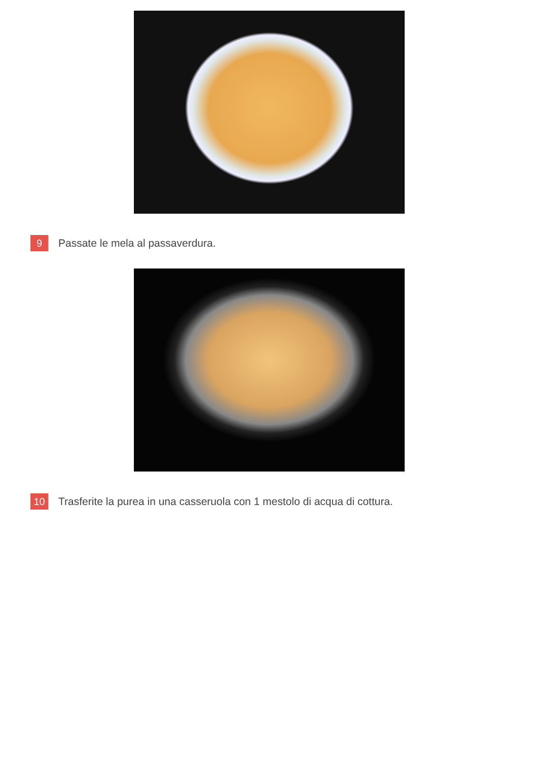9 Passate le mela al passaverdura.
10 Trasferite la purea in una casseruola con 1 mestolo di acqua di cottura.